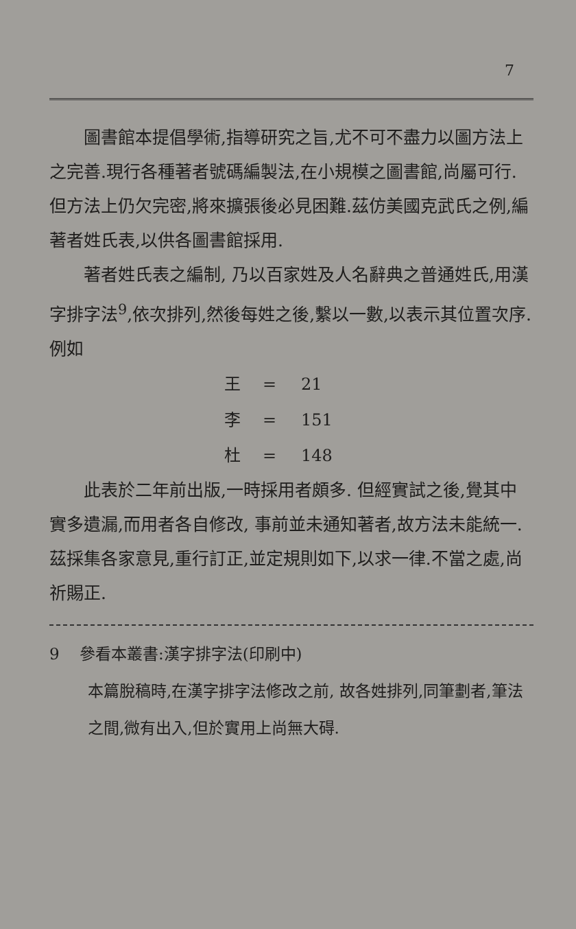7
圖書館本提倡學術,指導研究之旨,尤不可不盡力以圖方法上之完善.現行各種著者號碼編製法,在小規模之圖書館,尚屬可行.但方法上仍欠完密,將來擴張後必見困難.茲仿美國克武氏之例,編著者姓氏表,以供各圖書館採用.
著者姓氏表之編制, 乃以百家姓及人名辭典之普通姓氏,用漢字排字法<sup>9</sup>,依次排列,然後每姓之後,繫以一數,以表示其位置次序.例如
王 = 21
李 = 151
杜 = 148
此表於二年前出版,一時採用者頗多. 但經實試之後,覺其中實多遺漏,而用者各自修改, 事前並未通知著者,故方法未能統一.茲採集各家意見,重行訂正,並定規則如下,以求一律.不當之處,尚祈賜正.
9 參看本叢書:漢字排字法(印刷中)
本篇脫稿時,在漢字排字法修改之前, 故各姓排列,同筆劃者,筆法之間,微有出入,但於實用上尚無大碍.